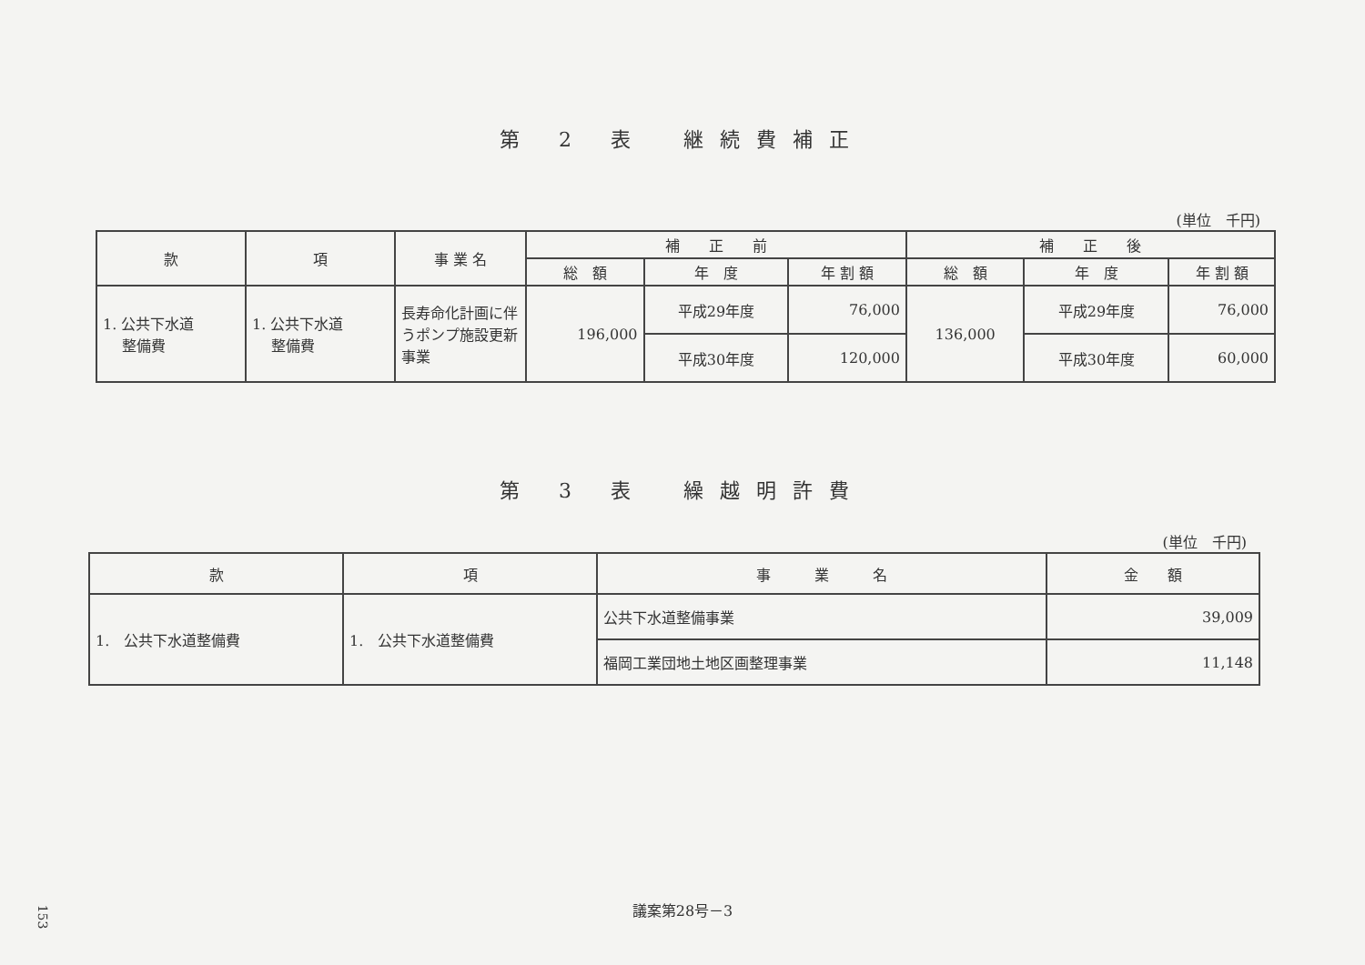第 2 表　継続費補正
(単位　千円)
| 款 | 項 | 事 業 名 | 補 正 前 | | | 補 正 後 | | |
| --- | --- | --- | --- | --- | --- | --- | --- | --- |
| | | | 総 額 | 年 度 | 年 割 額 | 総 額 | 年 度 | 年 割 額 |
| 1. 公共下水道 整備費 | 1. 公共下水道 整備費 | 長寿命化計画に伴うポンプ施設更新事業 | 196,000 | 平成29年度 | 76,000 | 136,000 | 平成29年度 | 76,000 |
| | | | | 平成30年度 | 120,000 | | 平成30年度 | 60,000 |
第 3 表　繰越明許費
(単位　千円)
| 款 | 項 | 事 業 名 | 金 額 |
| --- | --- | --- | --- |
| 1. 公共下水道整備費 | 1. 公共下水道整備費 | 公共下水道整備事業 | 39,009 |
| | | 福岡工業団地土地区画整理事業 | 11,148 |
議案第28号－3
153